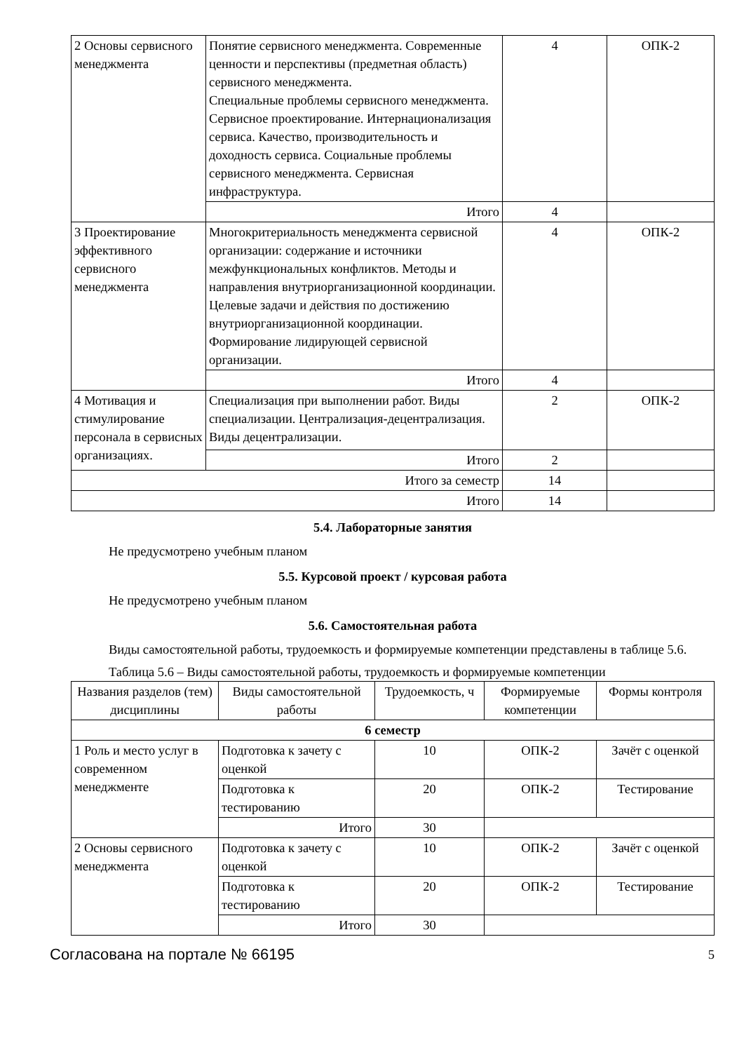| 2 Основы сервисного менеджмента | Понятие сервисного менеджмента. Современные ценности и перспективы (предметная область) сервисного менеджмента. Специальные проблемы сервисного менеджмента. Сервисное проектирование. Интернационализация сервиса. Качество, производительность и доходность сервиса. Социальные проблемы сервисного менеджмента. Сервисная инфраструктура. | 4 | ОПК-2 |
| | Итого | 4 | |
| 3 Проектирование эффективного сервисного менеджмента | Многокритериальность менеджмента сервисной организации: содержание и источники межфункциональных конфликтов. Методы и направления внутриорганизационной координации. Целевые задачи и действия по достижению внутриорганизационной координации. Формирование лидирующей сервисной организации. | 4 | ОПК-2 |
| | Итого | 4 | |
| 4 Мотивация и стимулирование персонала в сервисных организациях. | Специализация при выполнении работ. Виды специализации. Централизация-децентрализация. Виды децентрализации. | 2 | ОПК-2 |
| | Итого | 2 | |
| Итого за семестр | | 14 | |
| Итого | | 14 | |
5.4. Лабораторные занятия
Не предусмотрено учебным планом
5.5. Курсовой проект / курсовая работа
Не предусмотрено учебным планом
5.6. Самостоятельная работа
Виды самостоятельной работы, трудоемкость и формируемые компетенции представлены в таблице 5.6.
Таблица 5.6 – Виды самостоятельной работы, трудоемкость и формируемые компетенции
| Названия разделов (тем) дисциплины | Виды самостоятельной работы | Трудоемкость, ч | Формируемые компетенции | Формы контроля |
| --- | --- | --- | --- | --- |
| 6 семестр | | | | |
| 1 Роль и место услуг в современном менеджменте | Подготовка к зачету с оценкой | 10 | ОПК-2 | Зачёт с оценкой |
| | Подготовка к тестированию | 20 | ОПК-2 | Тестирование |
| | Итого | 30 | | |
| 2 Основы сервисного менеджмента | Подготовка к зачету с оценкой | 10 | ОПК-2 | Зачёт с оценкой |
| | Подготовка к тестированию | 20 | ОПК-2 | Тестирование |
| | Итого | 30 | | |
Согласована на портале № 66195 5